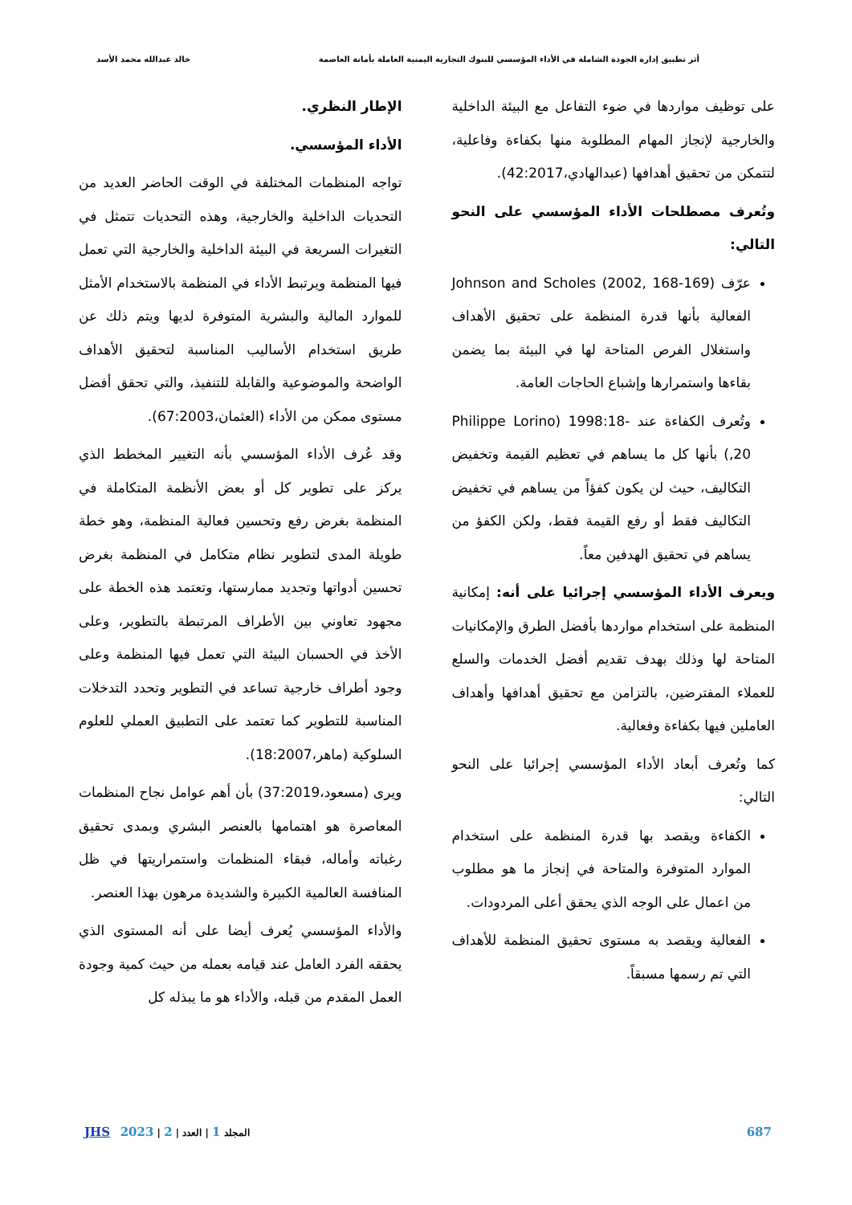أثر تطبيق إدارة الجودة الشاملة في الأداء المؤسسي للبنوك التجارية اليمنية العاملة بأمانة العاصمة خالد عبدالله محمد الأسد
على توظيف مواردها في ضوء التفاعل مع البيئة الداخلية والخارجية لإنجاز المهام المطلوبة منها بكفاءة وفاعلية، لتتمكن من تحقيق أهدافها (عبدالهادي،42:2017).
وتُعرف مصطلحات الأداء المؤسسي على النحو التالي:
عرّف Johnson and Scholes (2002, 168-169) الفعالية بأنها قدرة المنظمة على تحقيق الأهداف واستغلال الفرص المتاحة لها في البيئة بما يضمن بقاءها واستمرارها وإشباع الحاجات العامة.
وتُعرف الكفاءة عند Philippe Lorino) 1998:18-20,) بأنها كل ما يساهم في تعظيم القيمة وتخفيض التكاليف، حيث لن يكون كفؤاً من يساهم في تخفيض التكاليف فقط أو رفع القيمة فقط، ولكن الكفؤ من يساهم في تحقيق الهدفين معاً.
ويعرف الأداء المؤسسي إجرائيا على أنه: إمكانية المنظمة على استخدام مواردها بأفضل الطرق والإمكانيات المتاحة لها وذلك بهدف تقديم أفضل الخدمات والسلع للعملاء المفترضين، بالتزامن مع تحقيق أهدافها وأهداف العاملين فيها بكفاءة وفعالية.
كما وتُعرف أبعاد الأداء المؤسسي إجرائيا على النحو التالي:
الكفاءة ويقصد بها قدرة المنظمة على استخدام الموارد المتوفرة والمتاحة في إنجاز ما هو مطلوب من اعمال على الوجه الذي يحقق أعلى المردودات.
الفعالية ويقصد به مستوى تحقيق المنظمة للأهداف التي تم رسمها مسبقاً.
الإطار النظري.
الأداء المؤسسي.
تواجه المنظمات المختلفة في الوقت الحاضر العديد من التحديات الداخلية والخارجية، وهذه التحديات تتمثل في التغيرات السريعة في البيئة الداخلية والخارجية التي تعمل فيها المنظمة ويرتبط الأداء في المنظمة بالاستخدام الأمثل للموارد المالية والبشرية المتوفرة لديها ويتم ذلك عن طريق استخدام الأساليب المناسبة لتحقيق الأهداف الواضحة والموضوعية والقابلة للتنفيذ، والتي تحقق أفضل مستوى ممكن من الأداء (العثمان،67:2003).
وقد عُرف الأداء المؤسسي بأنه التغيير المخطط الذي يركز على تطوير كل أو بعض الأنظمة المتكاملة في المنظمة بغرض رفع وتحسين فعالية المنظمة، وهو خطة طويلة المدى لتطوير نظام متكامل في المنظمة بغرض تحسين أدواتها وتجديد ممارستها، وتعتمد هذه الخطة على مجهود تعاوني بين الأطراف المرتبطة بالتطوير، وعلى الأخذ في الحسبان البيئة التي تعمل فيها المنظمة وعلى وجود أطراف خارجية تساعد في التطوير وتحدد التدخلات المناسبة للتطوير كما تعتمد على التطبيق العملي للعلوم السلوكية (ماهر،18:2007).
ويرى (مسعود،37:2019) بأن أهم عوامل نجاح المنظمات المعاصرة هو اهتمامها بالعنصر البشري وبمدى تحقيق رغباته وأماله، فبقاء المنظمات واستمراريتها في ظل المنافسة العالمية الكبيرة والشديدة مرهون بهذا العنصر.
والأداء المؤسسي يُعرف أيضا على أنه المستوى الذي يحققه الفرد العامل عند قيامه بعمله من حيث كمية وجودة العمل المقدم من قبله، والأداء هو ما يبذله كل
687 المجلد 1 | العدد | 2 | 2023 JHS